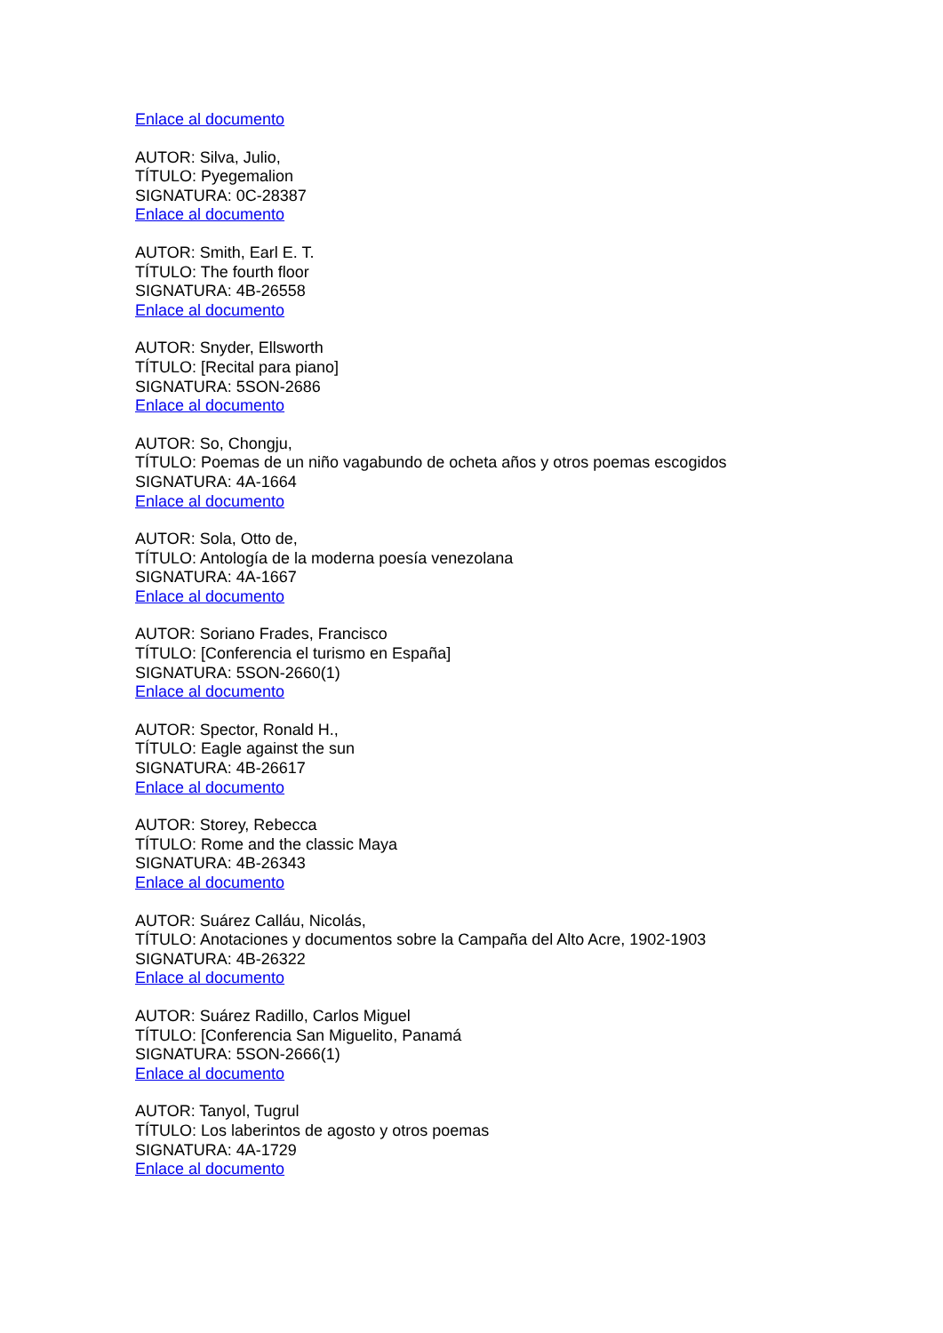Enlace al documento
AUTOR: Silva, Julio,
TÍTULO: Pyegemalion
SIGNATURA: 0C-28387
Enlace al documento
AUTOR: Smith, Earl E. T.
TÍTULO: The fourth floor
SIGNATURA: 4B-26558
Enlace al documento
AUTOR: Snyder, Ellsworth
TÍTULO: [Recital para piano]
SIGNATURA: 5SON-2686
Enlace al documento
AUTOR: So, Chongju,
TÍTULO: Poemas de un niño vagabundo de ocheta años y otros poemas escogidos
SIGNATURA: 4A-1664
Enlace al documento
AUTOR: Sola, Otto de,
TÍTULO: Antología de la moderna poesía venezolana
SIGNATURA: 4A-1667
Enlace al documento
AUTOR: Soriano Frades, Francisco
TÍTULO: [Conferencia el turismo en España]
SIGNATURA: 5SON-2660(1)
Enlace al documento
AUTOR: Spector, Ronald H.,
TÍTULO: Eagle against the sun
SIGNATURA: 4B-26617
Enlace al documento
AUTOR: Storey, Rebecca
TÍTULO: Rome and the classic Maya
SIGNATURA: 4B-26343
Enlace al documento
AUTOR: Suárez Calláu, Nicolás,
TÍTULO: Anotaciones y documentos sobre la Campaña del Alto Acre, 1902-1903
SIGNATURA: 4B-26322
Enlace al documento
AUTOR: Suárez Radillo, Carlos Miguel
TÍTULO: [Conferencia San Miguelito, Panamá
SIGNATURA: 5SON-2666(1)
Enlace al documento
AUTOR: Tanyol, Tugrul
TÍTULO: Los laberintos de agosto y otros poemas
SIGNATURA: 4A-1729
Enlace al documento